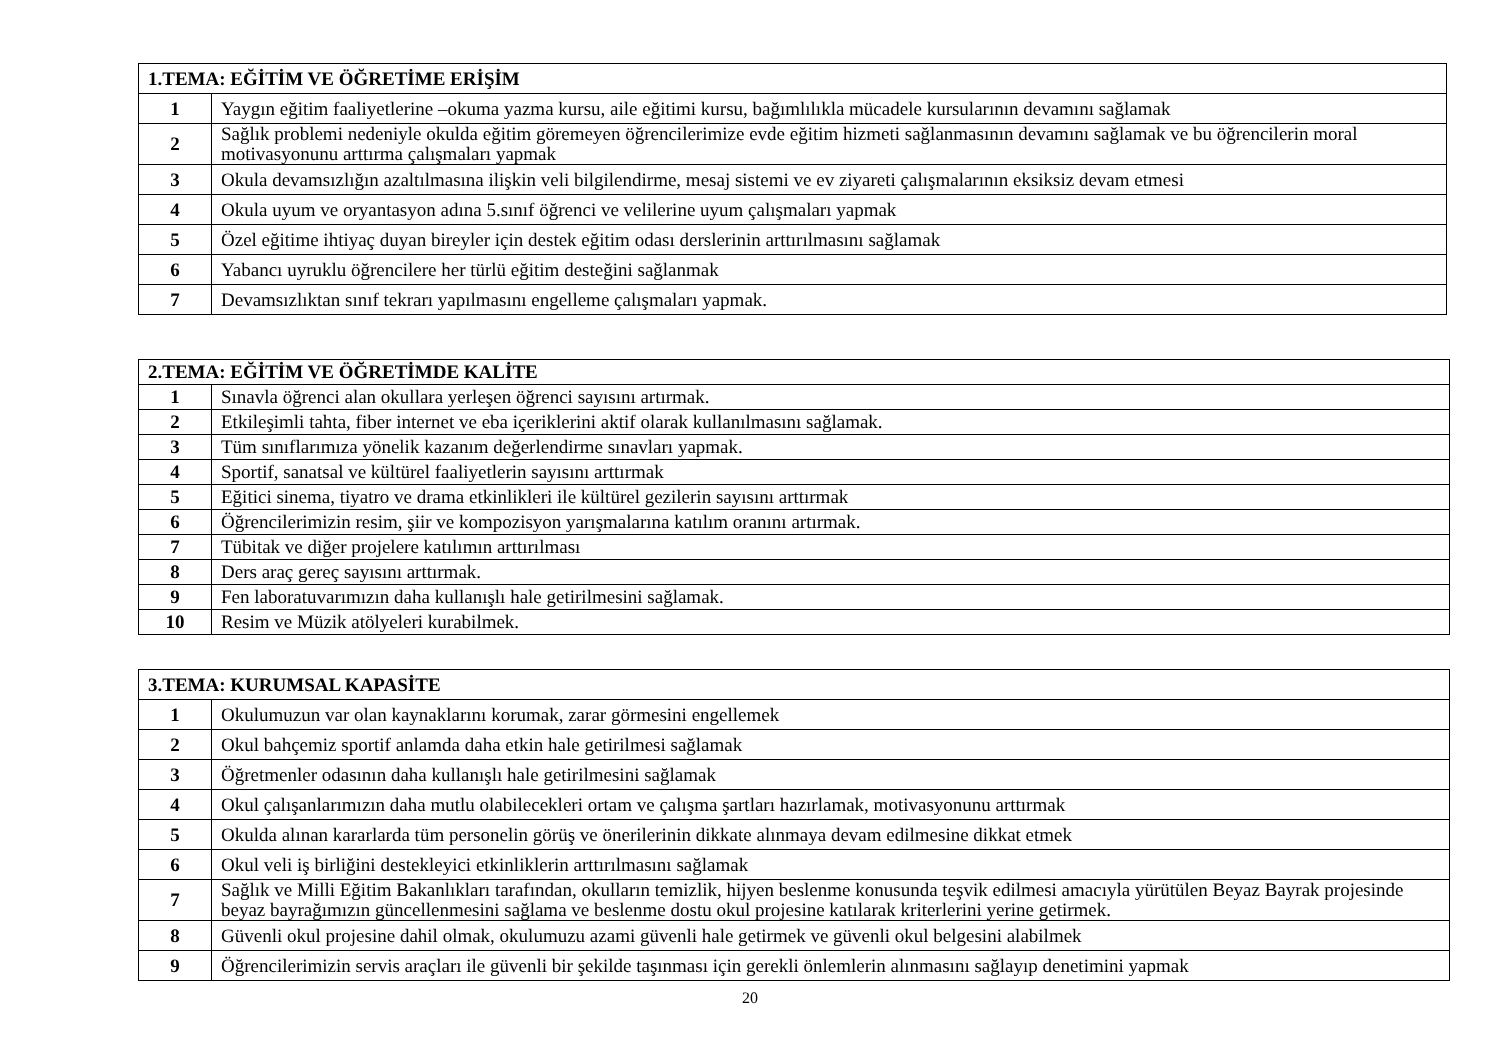| 1.TEMA: EĞİTİM VE ÖĞRETİME ERİŞİM | |
| --- | --- |
| 1 | Yaygın eğitim faaliyetlerine –okuma yazma kursu, aile eğitimi kursu, bağımlılıkla mücadele kursularının devamını sağlamak |
| 2 | Sağlık problemi nedeniyle okulda eğitim göremeyen öğrencilerimize evde eğitim hizmeti sağlanmasının devamını sağlamak ve bu öğrencilerin moral motivasyonunu arttırma çalışmaları yapmak |
| 3 | Okula devamsızlığın azaltılmasına ilişkin veli bilgilendirme, mesaj sistemi ve ev ziyareti çalışmalarının eksiksiz devam etmesi |
| 4 | Okula uyum ve oryantasyon adına 5.sınıf öğrenci ve velilerine uyum çalışmaları yapmak |
| 5 | Özel eğitime ihtiyaç duyan bireyler için destek eğitim odası derslerinin arttırılmasını sağlamak |
| 6 | Yabancı uyruklu öğrencilere her türlü eğitim desteğini sağlanmak |
| 7 | Devamsızlıktan sınıf tekrarı yapılmasını engelleme çalışmaları yapmak. |
| 2.TEMA: EĞİTİM VE ÖĞRETİMDE KALİTE | |
| --- | --- |
| 1 | Sınavla öğrenci alan okullara yerleşen öğrenci sayısını artırmak. |
| 2 | Etkileşimli tahta, fiber internet ve eba içeriklerini aktif olarak kullanılmasını sağlamak. |
| 3 | Tüm sınıflarımıza yönelik kazanım değerlendirme sınavları yapmak. |
| 4 | Sportif, sanatsal ve kültürel faaliyetlerin sayısını arttırmak |
| 5 | Eğitici sinema, tiyatro ve drama etkinlikleri ile kültürel gezilerin sayısını arttırmak |
| 6 | Öğrencilerimizin resim, şiir ve kompozisyon yarışmalarına katılım oranını artırmak. |
| 7 | Tübitak ve diğer projelere katılımın arttırılması |
| 8 | Ders araç gereç sayısını arttırmak. |
| 9 | Fen laboratuvarımızın daha kullanışlı hale getirilmesini sağlamak. |
| 10 | Resim ve Müzik atölyeleri kurabilmek. |
| 3.TEMA: KURUMSAL KAPASİTE | |
| --- | --- |
| 1 | Okulumuzun var olan kaynaklarını korumak, zarar görmesini engellemek |
| 2 | Okul bahçemiz sportif anlamda daha etkin hale getirilmesi sağlamak |
| 3 | Öğretmenler odasının daha kullanışlı hale getirilmesini sağlamak |
| 4 | Okul çalışanlarımızın daha mutlu olabilecekleri ortam ve çalışma şartları hazırlamak, motivasyonunu arttırmak |
| 5 | Okulda alınan kararlarda tüm personelin görüş ve önerilerinin dikkate alınmaya devam edilmesine dikkat etmek |
| 6 | Okul veli iş birliğini destekleyici etkinliklerin arttırılmasını sağlamak |
| 7 | Sağlık ve Milli Eğitim Bakanlıkları tarafından, okulların temizlik, hijyen beslenme konusunda teşvik edilmesi amacıyla yürütülen Beyaz Bayrak projesinde beyaz bayrağımızın güncellenmesini sağlama ve beslenme dostu okul projesine katılarak kriterlerini yerine getirmek. |
| 8 | Güvenli okul projesine dahil olmak, okulumuzu azami güvenli hale getirmek ve güvenli okul belgesini alabilmek |
| 9 | Öğrencilerimizin servis araçları ile güvenli bir şekilde taşınması için gerekli önlemlerin alınmasını sağlayıp denetimini yapmak |
20